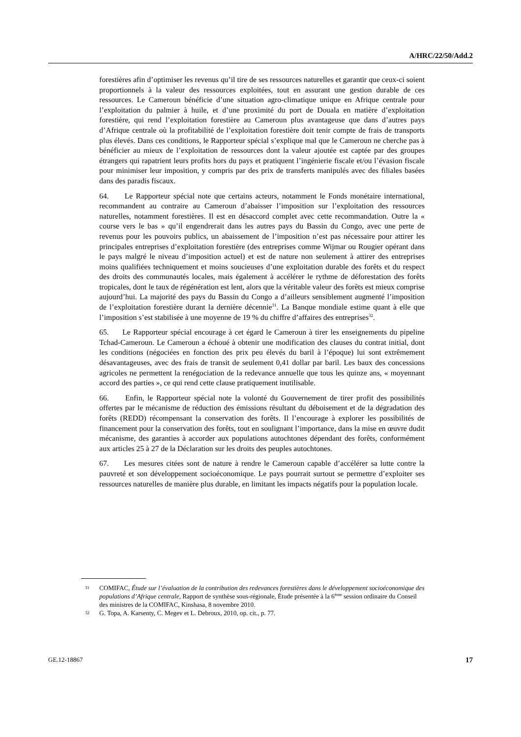A/HRC/22/50/Add.2
forestières afin d’optimiser les revenus qu’il tire de ses ressources naturelles et garantir que ceux-ci soient proportionnels à la valeur des ressources exploitées, tout en assurant une gestion durable de ces ressources. Le Cameroun bénéficie d’une situation agro-climatique unique en Afrique centrale pour l’exploitation du palmier à huile, et d’une proximité du port de Douala en matière d’exploitation forestière, qui rend l’exploitation forestière au Cameroun plus avantageuse que dans d’autres pays d’Afrique centrale où la profitabilité de l’exploitation forestière doit tenir compte de frais de transports plus élevés. Dans ces conditions, le Rapporteur spécial s’explique mal que le Cameroun ne cherche pas à bénéficier au mieux de l’exploitation de ressources dont la valeur ajoutée est captée par des groupes étrangers qui rapatrient leurs profits hors du pays et pratiquent l’ingénierie fiscale et/ou l’évasion fiscale pour minimiser leur imposition, y compris par des prix de transferts manipulés avec des filiales basées dans des paradis fiscaux.
64. Le Rapporteur spécial note que certains acteurs, notamment le Fonds monétaire international, recommandent au contraire au Cameroun d’abaisser l’imposition sur l’exploitation des ressources naturelles, notamment forestières. Il est en désaccord complet avec cette recommandation. Outre la « course vers le bas » qu’il engendrerait dans les autres pays du Bassin du Congo, avec une perte de revenus pour les pouvoirs publics, un abaissement de l’imposition n’est pas nécessaire pour attirer les principales entreprises d’exploitation forestière (des entreprises comme Wijmar ou Rougier opérant dans le pays malgré le niveau d’imposition actuel) et est de nature non seulement à attirer des entreprises moins qualifiées techniquement et moins soucieuses d’une exploitation durable des forêts et du respect des droits des communautés locales, mais également à accélérer le rythme de déforestation des forêts tropicales, dont le taux de régénération est lent, alors que la véritable valeur des forêts est mieux comprise aujourd’hui. La majorité des pays du Bassin du Congo a d’ailleurs sensiblement augmenté l’imposition de l’exploitation forestière durant la dernière décennie<sup>31</sup>. La Banque mondiale estime quant à elle que l’imposition s’est stabilisée à une moyenne de 19 % du chiffre d’affaires des entreprises<sup>32</sup>.
65. Le Rapporteur spécial encourage à cet égard le Cameroun à tirer les enseignements du pipeline Tchad-Cameroun. Le Cameroun a échoué à obtenir une modification des clauses du contrat initial, dont les conditions (négociées en fonction des prix peu élevés du baril à l’époque) lui sont extrêmement désavantageuses, avec des frais de transit de seulement 0,41 dollar par baril. Les baux des concessions agricoles ne permettent la renégociation de la redevance annuelle que tous les quinze ans, « moyennant accord des parties », ce qui rend cette clause pratiquement inutilisable.
66. Enfin, le Rapporteur spécial note la volonté du Gouvernement de tirer profit des possibilités offertes par le mécanisme de réduction des émissions résultant du déboisement et de la dégradation des forêts (REDD) récompensant la conservation des forêts. Il l’encourage à explorer les possibilités de financement pour la conservation des forêts, tout en soulignant l’importance, dans la mise en œuvre dudit mécanisme, des garanties à accorder aux populations autochtones dépendant des forêts, conformément aux articles 25 à 27 de la Déclaration sur les droits des peuples autochtones.
67. Les mesures citées sont de nature à rendre le Cameroun capable d’accélérer sa lutte contre la pauvreté et son développement socioéconomique. Le pays pourrait surtout se permettre d’exploiter ses ressources naturelles de manière plus durable, en limitant les impacts négatifs pour la population locale.
31
COMIFAC, Étude sur l’évaluation de la contribution des redevances forestières dans le développement socioéconomique des populations d’Afrique centrale, Rapport de synthèse sous-régionale, Étude présentée à la 6<sup>ème</sup> session ordinaire du Conseil des ministres de la COMIFAC, Kinshasa, 8 novembre 2010.
32
G. Topa, A. Karsenty, C. Megev et L. Debroux, 2010, op. cit., p. 77.
GE.12-18867 17